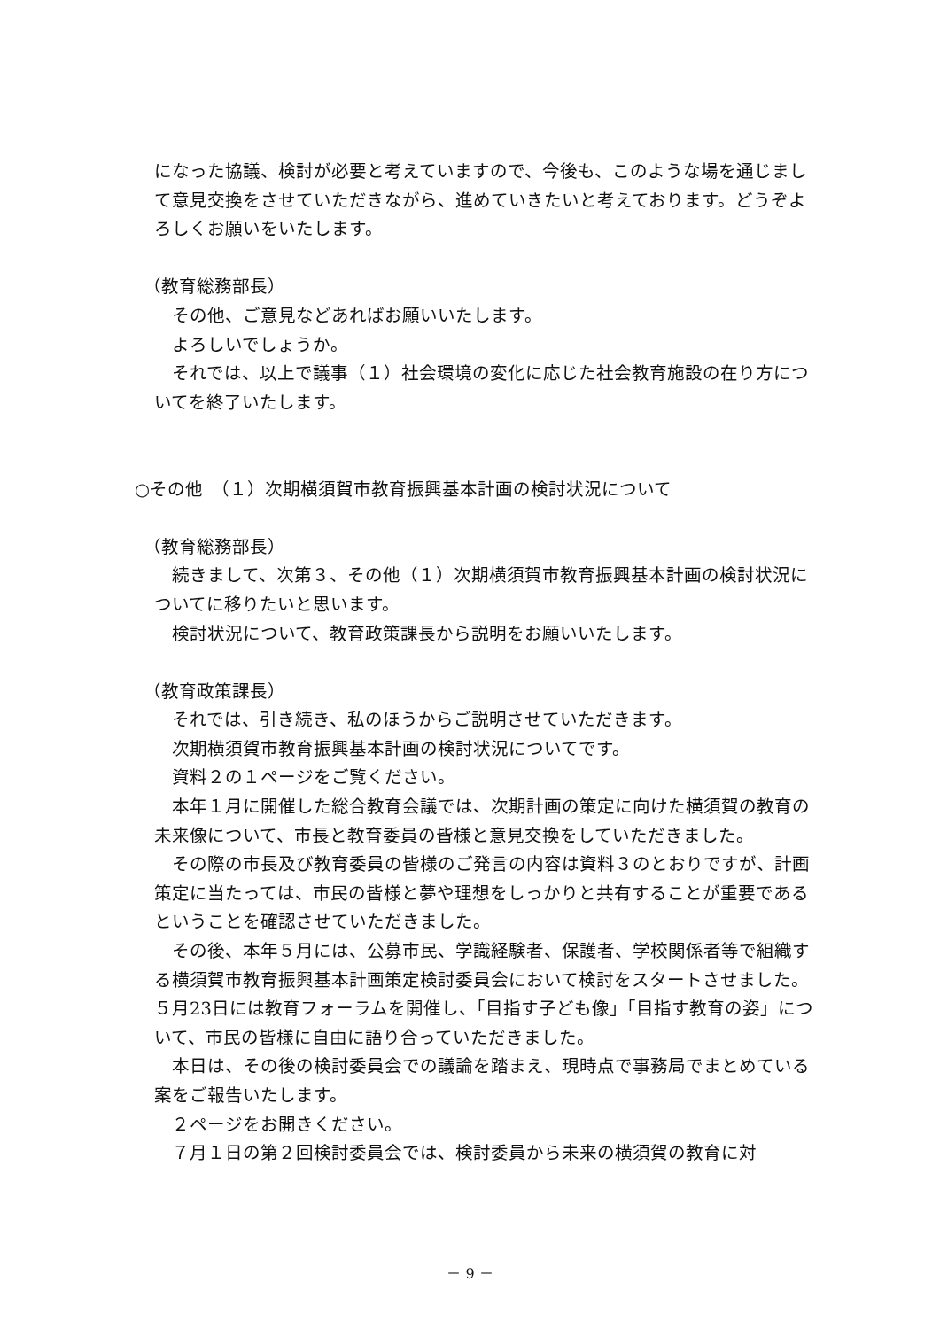になった協議、検討が必要と考えていますので、今後も、このような場を通じまして意見交換をさせていただきながら、進めていきたいと考えております。どうぞよろしくお願いをいたします。
（教育総務部長）
その他、ご意見などあればお願いいたします。
よろしいでしょうか。
それでは、以上で議事（１）社会環境の変化に応じた社会教育施設の在り方についてを終了いたします。
○その他　（１）次期横須賀市教育振興基本計画の検討状況について
（教育総務部長）
続きまして、次第３、その他（１）次期横須賀市教育振興基本計画の検討状況についてに移りたいと思います。
検討状況について、教育政策課長から説明をお願いいたします。
（教育政策課長）
それでは、引き続き、私のほうからご説明させていただきます。
次期横須賀市教育振興基本計画の検討状況についてです。
資料２の１ページをご覧ください。
本年１月に開催した総合教育会議では、次期計画の策定に向けた横須賀の教育の未来像について、市長と教育委員の皆様と意見交換をしていただきました。
その際の市長及び教育委員の皆様のご発言の内容は資料３のとおりですが、計画策定に当たっては、市民の皆様と夢や理想をしっかりと共有することが重要であるということを確認させていただきました。
その後、本年５月には、公募市民、学識経験者、保護者、学校関係者等で組織する横須賀市教育振興基本計画策定検討委員会において検討をスタートさせました。５月23日には教育フォーラムを開催し、「目指す子ども像」「目指す教育の姿」について、市民の皆様に自由に語り合っていただきました。
本日は、その後の検討委員会での議論を踏まえ、現時点で事務局でまとめている案をご報告いたします。
２ページをお開きください。
７月１日の第２回検討委員会では、検討委員から未来の横須賀の教育に対
－ 9 －